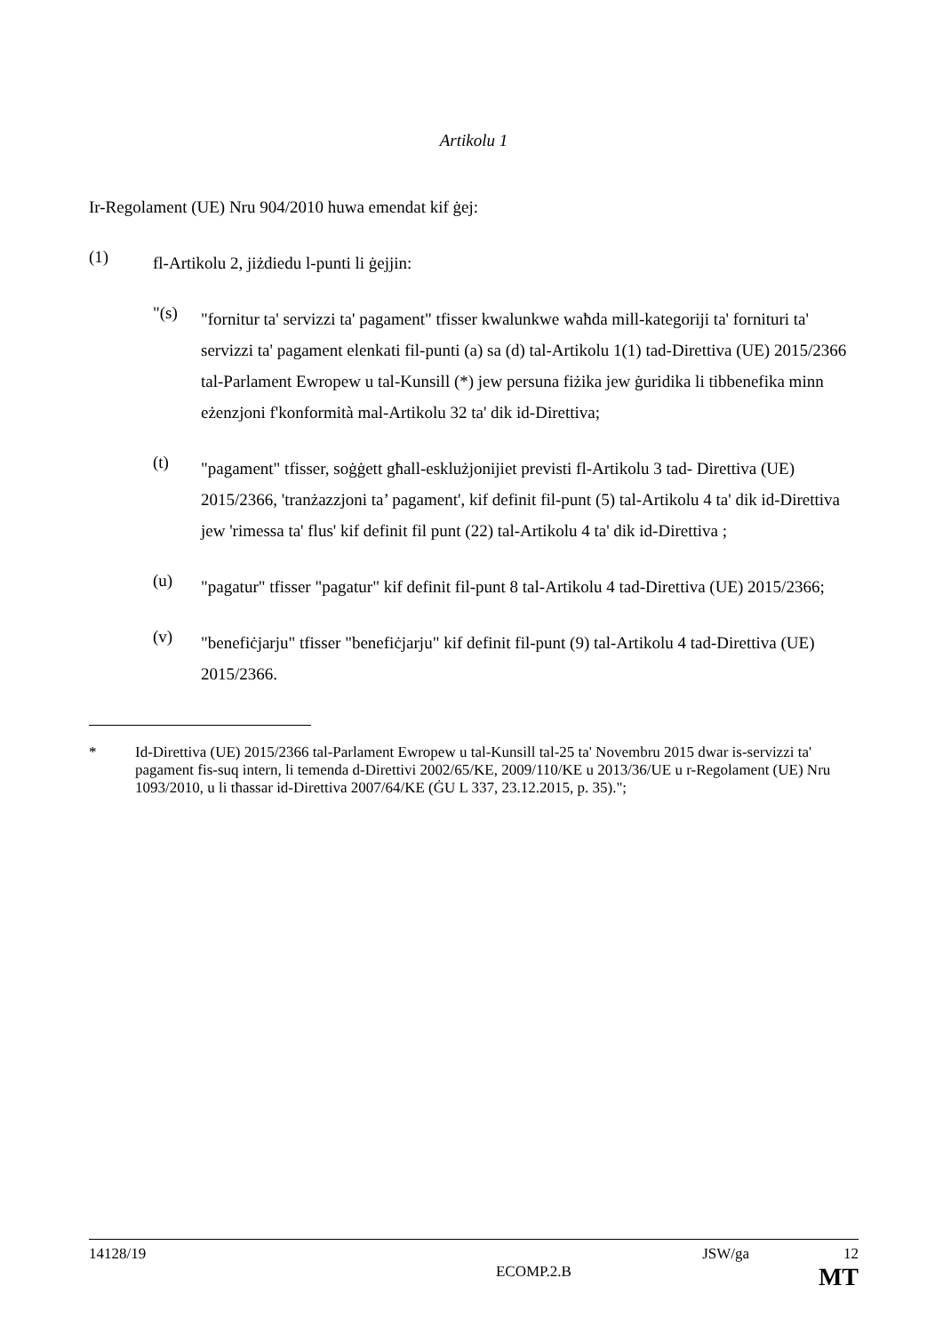Artikolu 1
Ir-Regolament (UE) Nru 904/2010 huwa emendat kif ġej:
(1)
fl-Artikolu 2, jiżdiedu l-punti li ġejjin:
"(s)
"fornitur ta' servizzi ta' pagament" tfisser kwalunkwe waħda mill-kategoriji ta' fornituri ta' servizzi ta' pagament elenkati fil-punti (a) sa (d) tal-Artikolu 1(1) tad-Direttiva (UE) 2015/2366 tal-Parlament Ewropew u tal-Kunsill (*) jew persuna fiżika jew ġuridika li tibbenefika minn eżenzjoni f'konformità mal-Artikolu 32 ta' dik id-Direttiva;
(t)
"pagament" tfisser, soġġett għall-esklużjonijiet previsti fl-Artikolu 3 tad- Direttiva (UE) 2015/2366, 'tranżazzjoni ta’ pagament', kif definit fil-punt (5) tal-Artikolu 4 ta' dik id-Direttiva jew 'rimessa ta' flus' kif definit fil punt (22) tal-Artikolu 4 ta' dik id-Direttiva ;
(u)
"pagatur" tfisser "pagatur" kif definit fil-punt 8 tal-Artikolu 4 tad-Direttiva (UE) 2015/2366;
(v)
"benefiċjarju" tfisser "benefiċjarju" kif definit fil-punt (9) tal-Artikolu 4 tad-Direttiva (UE) 2015/2366.
* Id-Direttiva (UE) 2015/2366 tal-Parlament Ewropew u tal-Kunsill tal-25 ta' Novembru 2015 dwar is-servizzi ta' pagament fis-suq intern, li temenda d-Direttivi 2002/65/KE, 2009/110/KE u 2013/36/UE u r-Regolament (UE) Nru 1093/2010, u li tħassar id-Direttiva 2007/64/KE (ĠU L 337, 23.12.2015, p. 35).";
14128/19 JSW/ga 12
ECOMP.2.B MT